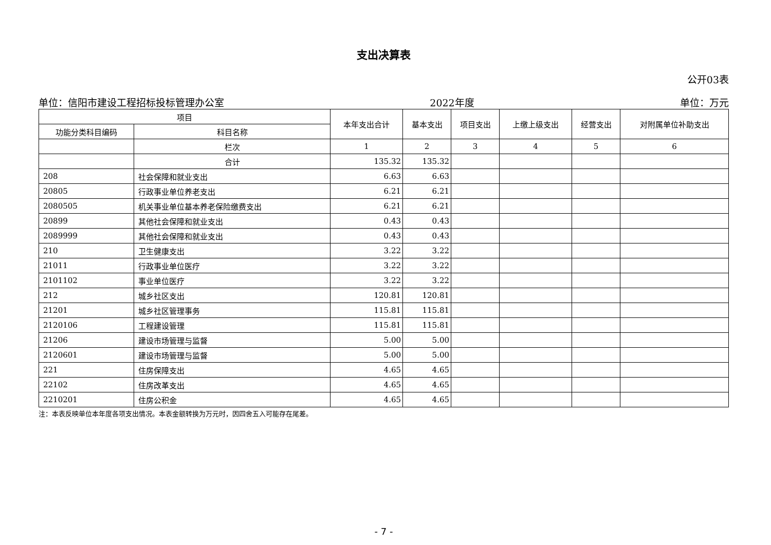支出决算表
公开03表
单位：信阳市建设工程招标投标管理办公室 2022年度 单位：万元
| 项目 | | 本年支出合计 | 基本支出 | 项目支出 | 上缴上级支出 | 经营支出 | 对附属单位补助支出 |
| --- | --- | --- | --- | --- | --- | --- | --- |
| 功能分类科目编码 | 科目名称 | | | | | | |
| | 栏次 | 1 | 2 | 3 | 4 | 5 | 6 |
| | 合计 | 135.32 | 135.32 | | | | |
| 208 | 社会保障和就业支出 | 6.63 | 6.63 | | | | |
| 20805 | 行政事业单位养老支出 | 6.21 | 6.21 | | | | |
| 2080505 | 机关事业单位基本养老保险缴费支出 | 6.21 | 6.21 | | | | |
| 20899 | 其他社会保障和就业支出 | 0.43 | 0.43 | | | | |
| 2089999 | 其他社会保障和就业支出 | 0.43 | 0.43 | | | | |
| 210 | 卫生健康支出 | 3.22 | 3.22 | | | | |
| 21011 | 行政事业单位医疗 | 3.22 | 3.22 | | | | |
| 2101102 | 事业单位医疗 | 3.22 | 3.22 | | | | |
| 212 | 城乡社区支出 | 120.81 | 120.81 | | | | |
| 21201 | 城乡社区管理事务 | 115.81 | 115.81 | | | | |
| 2120106 | 工程建设管理 | 115.81 | 115.81 | | | | |
| 21206 | 建设市场管理与监督 | 5.00 | 5.00 | | | | |
| 2120601 | 建设市场管理与监督 | 5.00 | 5.00 | | | | |
| 221 | 住房保障支出 | 4.65 | 4.65 | | | | |
| 22102 | 住房改革支出 | 4.65 | 4.65 | | | | |
| 2210201 | 住房公积金 | 4.65 | 4.65 | | | | |
注：本表反映单位本年度各项支出情况。本表金额转换为万元时，因四舍五入可能存在尾差。
- 7 -